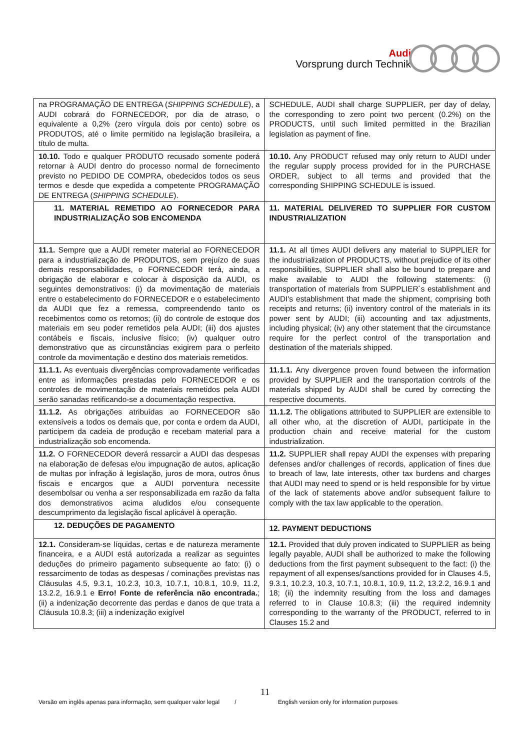Audi
Vorsprung durch Technik
| na PROGRAMAÇÃO DE ENTREGA ( SHIPPING SCHEDULE ), a AUDI cobrará do FORNECEDOR, por dia de atraso, o equivalente a 0,2% (zero vírgula dois por cento) sobre os PRODUTOS, até o limite permitido na legislação brasileira, a título de multa. | SCHEDULE, AUDI shall charge SUPPLIER, per day of delay, the corresponding to zero point two percent (0.2%) on the PRODUCTS, until such limited permitted in the Brazilian legislation as payment of fine. |
| 10.10. Todo e qualquer PRODUTO recusado somente poderá retornar à AUDI dentro do processo normal de fornecimento previsto no PEDIDO DE COMPRA, obedecidos todos os seus termos e desde que expedida a competente PROGRAMAÇÃO DE ENTREGA ( SHIPPING SCHEDULE ). | 10.10. Any PRODUCT refused may only return to AUDI under the regular supply process provided for in the PURCHASE ORDER, subject to all terms and provided that the corresponding SHIPPING SCHEDULE is issued. |
| 11. MATERIAL REMETIDO AO FORNECEDOR PARA INDUSTRIALIZAÇÃO SOB ENCOMENDA | 11. MATERIAL DELIVERED TO SUPPLIER FOR CUSTOM INDUSTRIALIZATION |
| 11.1. Sempre que a AUDI remeter material ao FORNECEDOR para a industrialização de PRODUTOS, sem prejuízo de suas demais responsabilidades, o FORNECEDOR terá, ainda, a obrigação de elaborar e colocar à disposição da AUDI, os seguintes demonstrativos: (i) da movimentação de materiais entre o estabelecimento do FORNECEDOR e o estabelecimento da AUDI que fez a remessa, compreendendo tanto os recebimentos como os retornos; (ii) do controle de estoque dos materiais em seu poder remetidos pela AUDI; (iii) dos ajustes contábeis e fiscais, inclusive físico; (iv) qualquer outro demonstrativo que as circunstâncias exigirem para o perfeito controle da movimentação e destino dos materiais remetidos. | 11.1. At all times AUDI delivers any material to SUPPLIER for the industrialization of PRODUCTS, without prejudice of its other responsibilities, SUPPLIER shall also be bound to prepare and make available to AUDI the following statements: (i) transportation of materials from SUPPLIER´s establishment and AUDI's establishment that made the shipment, comprising both receipts and returns; (ii) inventory control of the materials in its power sent by AUDI; (iii) accounting and tax adjustments, including physical; (iv) any other statement that the circumstance require for the perfect control of the transportation and destination of the materials shipped. |
| 11.1.1. As eventuais divergências comprovadamente verificadas entre as informações prestadas pelo FORNECEDOR e os controles de movimentação de materiais remetidos pela AUDI serão sanadas retificando-se a documentação respectiva. | 11.1.1. Any divergence proven found between the information provided by SUPPLIER and the transportation controls of the materials shipped by AUDI shall be cured by correcting the respective documents. |
| 11.1.2. As obrigações atribuídas ao FORNECEDOR são extensíveis a todos os demais que, por conta e ordem da AUDI, participem da cadeia de produção e recebam material para a industrialização sob encomenda. | 11.1.2. The obligations attributed to SUPPLIER are extensible to all other who, at the discretion of AUDI, participate in the production chain and receive material for the custom industrialization. |
| 11.2. O FORNECEDOR deverá ressarcir a AUDI das despesas na elaboração de defesas e/ou impugnação de autos, aplicação de multas por infração à legislação, juros de mora, outros ônus fiscais e encargos que a AUDI porventura necessite desembolsar ou venha a ser responsabilizada em razão da falta dos demonstrativos acima aludidos e/ou consequente descumprimento da legislação fiscal aplicável à operação. | 11.2. SUPPLIER shall repay AUDI the expenses with preparing defenses and/or challenges of records, application of fines due to breach of law, late interests, other tax burdens and charges that AUDI may need to spend or is held responsible for by virtue of the lack of statements above and/or subsequent failure to comply with the tax law applicable to the operation. |
| 12. DEDUÇÕES DE PAGAMENTO | 12. PAYMENT DEDUCTIONS |
| 12.1. Consideram-se líquidas, certas e de natureza meramente financeira, e a AUDI está autorizada a realizar as seguintes deduções do primeiro pagamento subsequente ao fato: (i) o ressarcimento de todas as despesas / cominações previstas nas Cláusulas 4.5, 9.3.1, 10.2.3, 10.3, 10.7.1, 10.8.1, 10.9, 11.2, 13.2.2, 16.9.1 e Erro! Fonte de referência não encontrada. ; (ii) a indenização decorrente das perdas e danos de que trata a Cláusula 10.8.3; (iii) a indenização exigível | 12.1. Provided that duly proven indicated to SUPPLIER as being legally payable, AUDI shall be authorized to make the following deductions from the first payment subsequent to the fact: (i) the repayment of all expenses/sanctions provided for in Clauses 4.5, 9.3.1, 10.2.3, 10.3, 10.7.1, 10.8.1, 10.9, 11.2, 13.2.2, 16.9.1 and 18; (ii) the indemnity resulting from the loss and damages referred to in Clause 10.8.3; (iii) the required indemnity corresponding to the warranty of the PRODUCT, referred to in Clauses 15.2 and |
11
Versão em inglês apenas para informação, sem qualquer valor legal / English version only for information purposes